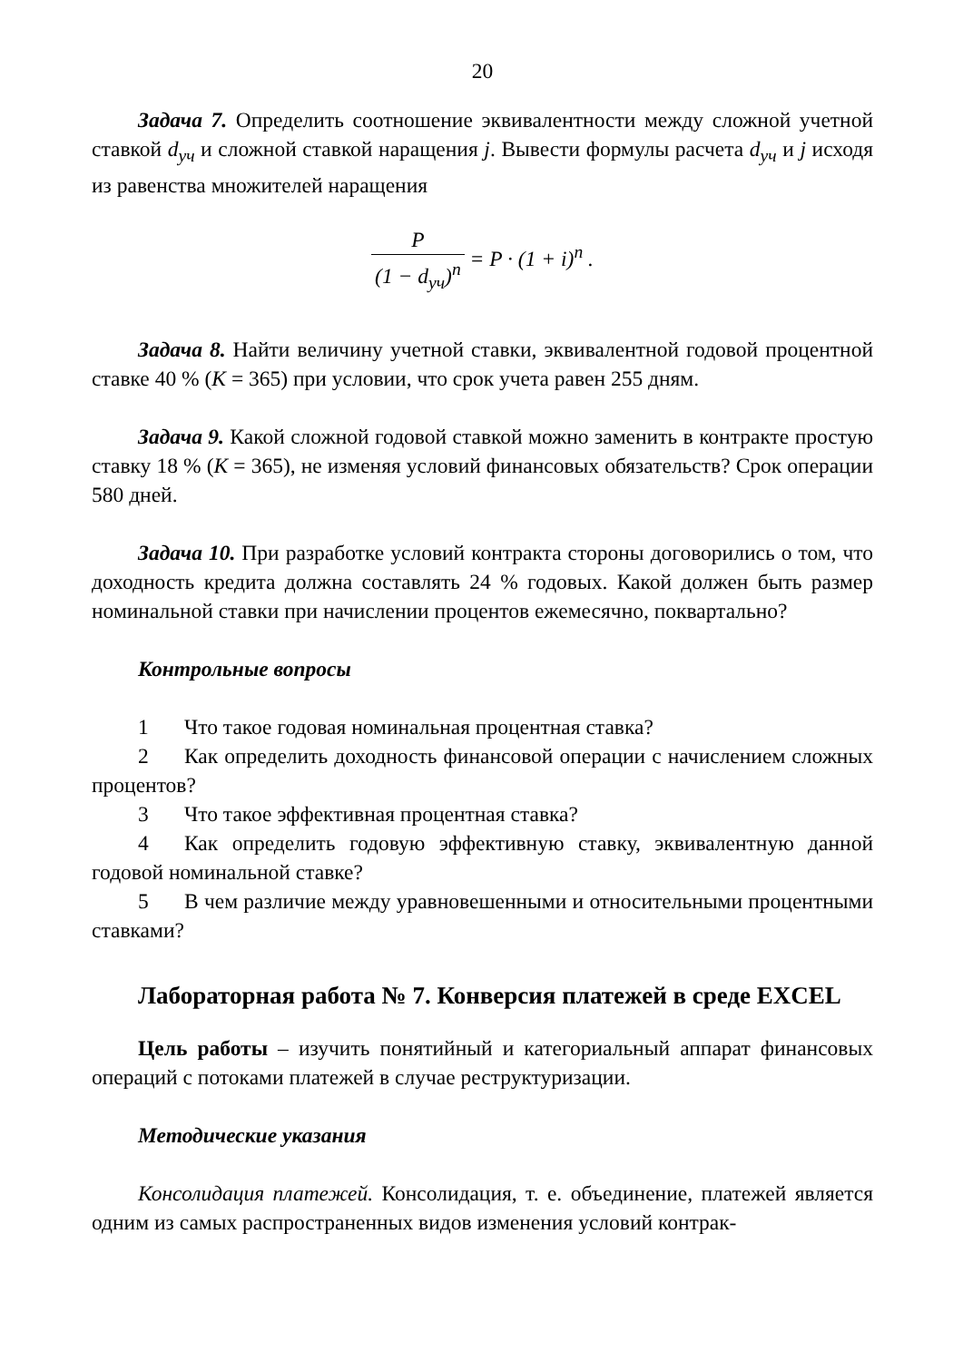20
Задача 7. Определить соотношение эквивалентности между сложной учетной ставкой d<sub>уч</sub> и сложной ставкой наращения j. Вывести формулы расчета d<sub>уч</sub> и j исходя из равенства множителей наращения
P (1 − d<sub>уч</sub>)<sup>n</sup> = P · (1 + i)<sup>n</sup> .
Задача 8. Найти величину учетной ставки, эквивалентной годовой процентной ставке 40 % (K = 365) при условии, что срок учета равен 255 дням.
Задача 9. Какой сложной годовой ставкой можно заменить в контракте простую ставку 18 % (K = 365), не изменяя условий финансовых обязательств? Срок операции 580 дней.
Задача 10. При разработке условий контракта стороны договорились о том, что доходность кредита должна составлять 24 % годовых. Какой должен быть размер номинальной ставки при начислении процентов ежемесячно, поквартально?
Контрольные вопросы
1 Что такое годовая номинальная процентная ставка?
2 Как определить доходность финансовой операции с начислением сложных процентов?
3 Что такое эффективная процентная ставка?
4 Как определить годовую эффективную ставку, эквивалентную данной годовой номинальной ставке?
5 В чем различие между уравновешенными и относительными процентными ставками?
Лабораторная работа № 7. Конверсия платежей в среде EXCEL
Цель работы – изучить понятийный и категориальный аппарат финансовых операций с потоками платежей в случае реструктуризации.
Методические указания
Консолидация платежей. Консолидация, т. е. объединение, платежей является одним из самых распространенных видов изменения условий контрак-